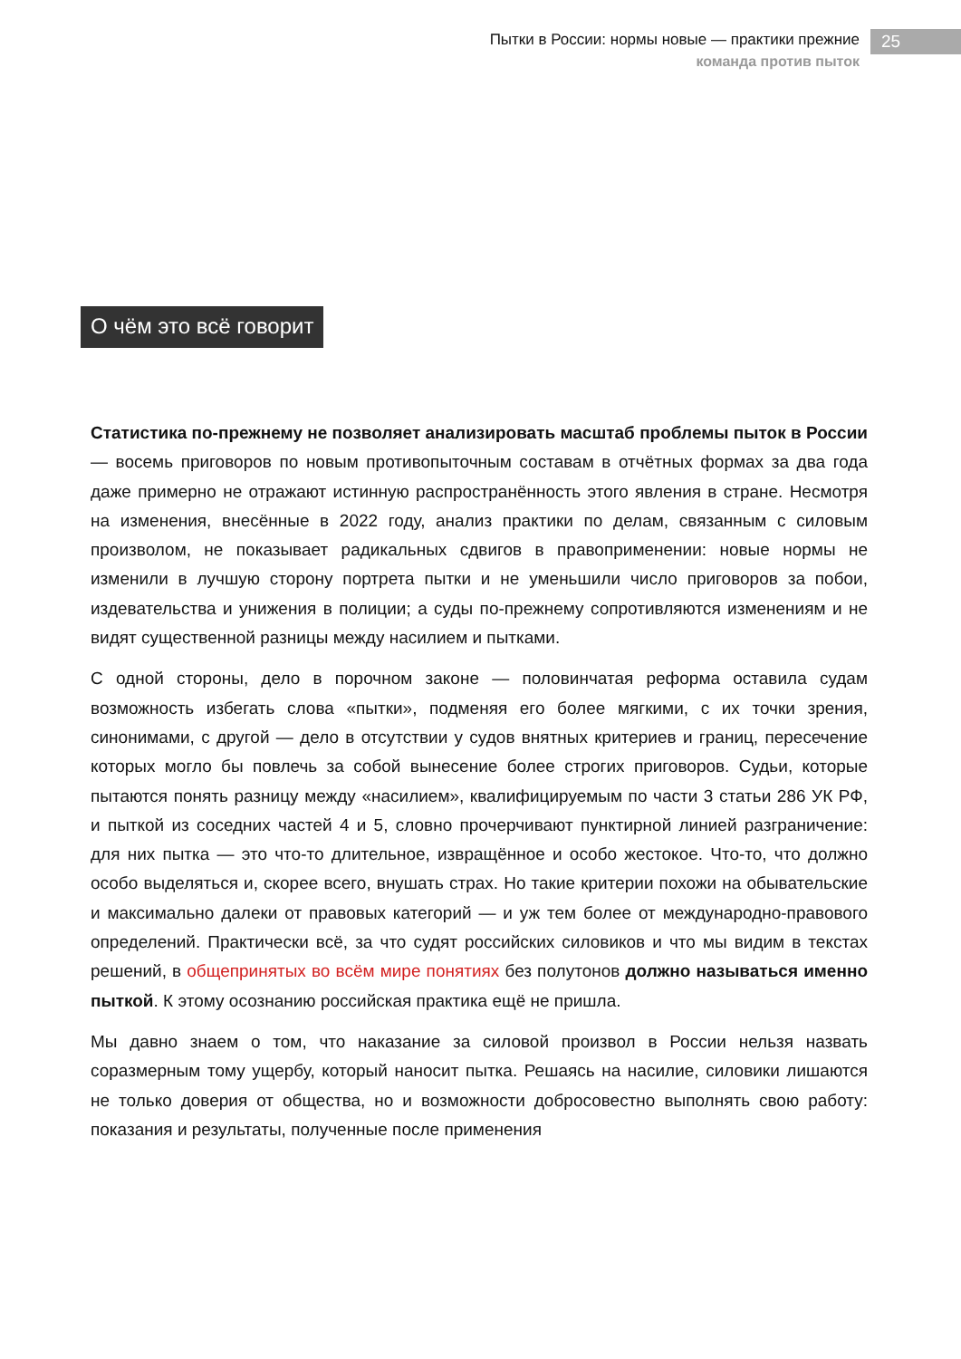Пытки в России: нормы новые — практики прежние
команда против пыток
25
О чём это всё говорит
Статистика по-прежнему не позволяет анализировать масштаб проблемы пыток в России — восемь приговоров по новым противопыточным составам в отчётных формах за два года даже примерно не отражают истинную распространённость этого явления в стране. Несмотря на изменения, внесённые в 2022 году, анализ практики по делам, связанным с силовым произволом, не показывает радикальных сдвигов в правоприменении: новые нормы не изменили в лучшую сторону портрета пытки и не уменьшили число приговоров за побои, издевательства и унижения в полиции; а суды по-прежнему сопротивляются изменениям и не видят существенной разницы между насилием и пытками.
С одной стороны, дело в порочном законе — половинчатая реформа оставила судам возможность избегать слова «пытки», подменяя его более мягкими, с их точки зрения, синонимами, с другой — дело в отсутствии у судов внятных критериев и границ, пересечение которых могло бы повлечь за собой вынесение более строгих приговоров. Судьи, которые пытаются понять разницу между «насилием», квалифицируемым по части 3 статьи 286 УК РФ, и пыткой из соседних частей 4 и 5, словно прочерчивают пунктирной линией разграничение: для них пытка — это что-то длительное, извращённое и особо жестокое. Что-то, что должно особо выделяться и, скорее всего, внушать страх. Но такие критерии похожи на обывательские и максимально далеки от правовых категорий — и уж тем более от международно-правового определений. Практически всё, за что судят российских силовиков и что мы видим в текстах решений, в общепринятых во всём мире понятиях без полутонов должно называться именно пыткой. К этому осознанию российская практика ещё не пришла.
Мы давно знаем о том, что наказание за силовой произвол в России нельзя назвать соразмерным тому ущербу, который наносит пытка. Решаясь на насилие, силовики лишаются не только доверия от общества, но и возможности добросовестно выполнять свою работу: показания и результаты, полученные после применения